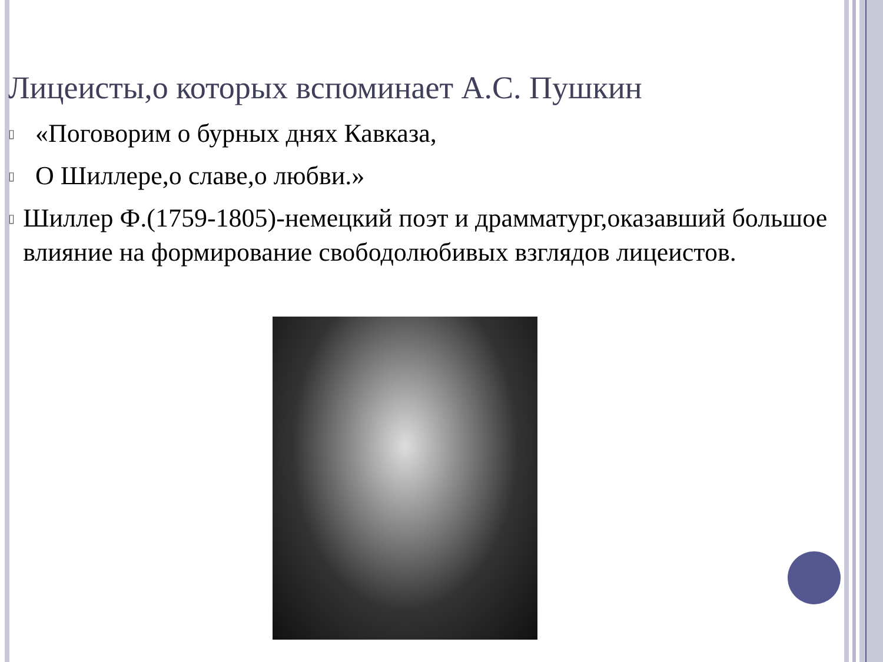Лицеисты,о которых вспоминает А.С. Пушкин
▯ «Поговорим о бурных днях Кавказа,
▯ О Шиллере,о славе,о любви.»
▯ Шиллер Ф.(1759-1805)-немецкий поэт и драмматург,оказавший большое влияние на формирование свободолюбивых взглядов лицеистов.